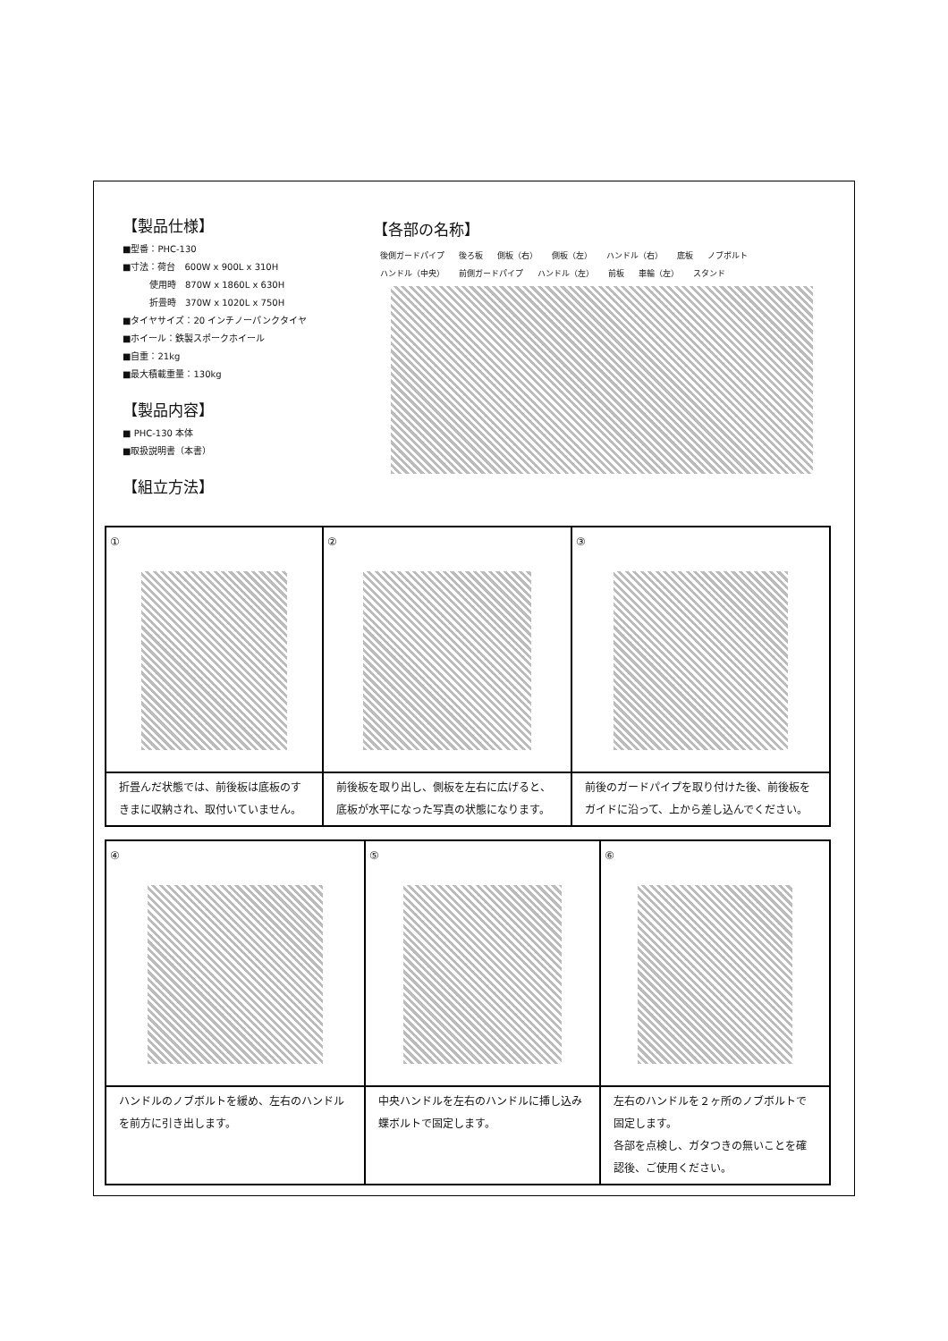【製品仕様】
■型番：PHC-130
■寸法：荷台　600W x 900L x 310H
　　　使用時　870W x 1860L x 630H
　　　折畳時　370W x 1020L x 750H
■タイヤサイズ：20 インチノーパンクタイヤ
■ホイール：鉄製スポークホイール
■自重：21kg
■最大積載重量：130kg
【製品内容】
■ PHC-130 本体
■取扱説明書（本書）
【組立方法】
【各部の名称】
後側ガードパイプ 後ろ板 側板（右） 側板（左） ハンドル（右） 底板 ノブボルト ハンドル（中央） 前側ガードパイプ ハンドル（左） 前板 車輪（左） スタンド
| ① | ② | ③ |
| 折畳んだ状態では、前後板は底板のすきまに収納され、取付いていません。 | 前後板を取り出し、側板を左右に広げると、底板が水平になった写真の状態になります。 | 前後のガードパイプを取り付けた後、前後板をガイドに沿って、上から差し込んでください。 |
| ④ | ⑤ | ⑥ |
| ハンドルのノブボルトを緩め、左右のハンドルを前方に引き出します。 | 中央ハンドルを左右のハンドルに挿し込み蝶ボルトで固定します。 | 左右のハンドルを２ヶ所のノブボルトで固定します。 各部を点検し、ガタつきの無いことを確認後、ご使用ください。 |